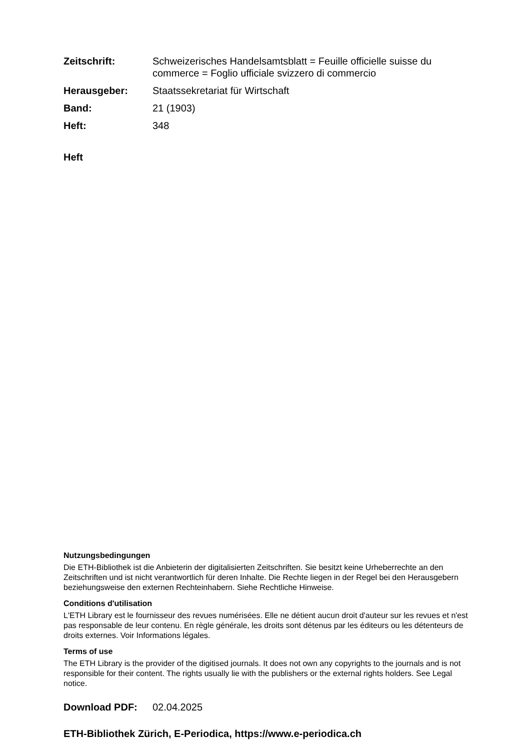Zeitschrift: Schweizerisches Handelsamtsblatt = Feuille officielle suisse du commerce = Foglio ufficiale svizzero di commercio
Herausgeber: Staatssekretariat für Wirtschaft
Band: 21 (1903)
Heft: 348
Heft
Nutzungsbedingungen
Die ETH-Bibliothek ist die Anbieterin der digitalisierten Zeitschriften. Sie besitzt keine Urheberrechte an den Zeitschriften und ist nicht verantwortlich für deren Inhalte. Die Rechte liegen in der Regel bei den Herausgebern beziehungsweise den externen Rechteinhabern. Siehe Rechtliche Hinweise.
Conditions d'utilisation
L'ETH Library est le fournisseur des revues numérisées. Elle ne détient aucun droit d'auteur sur les revues et n'est pas responsable de leur contenu. En règle générale, les droits sont détenus par les éditeurs ou les détenteurs de droits externes. Voir Informations légales.
Terms of use
The ETH Library is the provider of the digitised journals. It does not own any copyrights to the journals and is not responsible for their content. The rights usually lie with the publishers or the external rights holders. See Legal notice.
Download PDF: 02.04.2025
ETH-Bibliothek Zürich, E-Periodica, https://www.e-periodica.ch